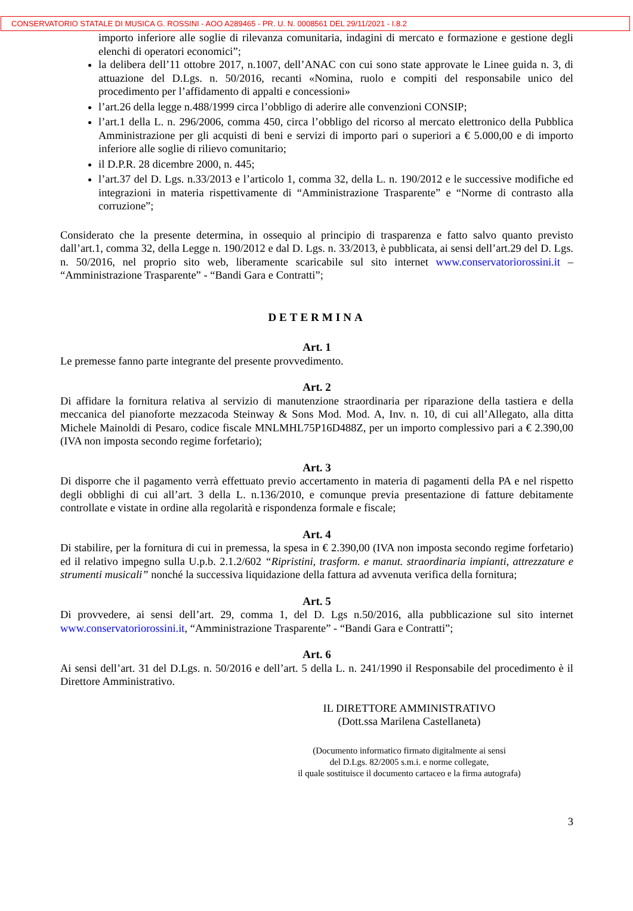CONSERVATORIO STATALE DI MUSICA G. ROSSINI - AOO A289465 - PR. U. N. 0008561 DEL 29/11/2021 - I.8.2
importo inferiore alle soglie di rilevanza comunitaria, indagini di mercato e formazione e gestione degli elenchi di operatori economici”;
la delibera dell’11 ottobre 2017, n.1007, dell’ANAC con cui sono state approvate le Linee guida n. 3, di attuazione del D.Lgs. n. 50/2016, recanti «Nomina, ruolo e compiti del responsabile unico del procedimento per l’affidamento di appalti e concessioni»
l’art.26 della legge n.488/1999 circa l’obbligo di aderire alle convenzioni CONSIP;
l’art.1 della L. n. 296/2006, comma 450, circa l’obbligo del ricorso al mercato elettronico della Pubblica Amministrazione per gli acquisti di beni e servizi di importo pari o superiori a € 5.000,00 e di importo inferiore alle soglie di rilievo comunitario;
il D.P.R. 28 dicembre 2000, n. 445;
l’art.37 del D. Lgs. n.33/2013 e l’articolo 1, comma 32, della L. n. 190/2012 e le successive modifiche ed integrazioni in materia rispettivamente di “Amministrazione Trasparente” e “Norme di contrasto alla corruzione”;
Considerato che la presente determina, in ossequio al principio di trasparenza e fatto salvo quanto previsto dall’art.1, comma 32, della Legge n. 190/2012 e dal D. Lgs. n. 33/2013, è pubblicata, ai sensi dell’art.29 del D. Lgs. n. 50/2016, nel proprio sito web, liberamente scaricabile sul sito internet www.conservatoriorossini.it – “Amministrazione Trasparente” - “Bandi Gara e Contratti”;
DETERMINA
Art. 1
Le premesse fanno parte integrante del presente provvedimento.
Art. 2
Di affidare la fornitura relativa al servizio di manutenzione straordinaria per riparazione della tastiera e della meccanica del pianoforte mezzacoda Steinway & Sons Mod. Mod. A, Inv. n. 10, di cui all’Allegato, alla ditta Michele Mainoldi di Pesaro, codice fiscale MNLMHL75P16D488Z, per un importo complessivo pari a € 2.390,00 (IVA non imposta secondo regime forfetario);
Art. 3
Di disporre che il pagamento verrà effettuato previo accertamento in materia di pagamenti della PA e nel rispetto degli obblighi di cui all’art. 3 della L. n.136/2010, e comunque previa presentazione di fatture debitamente controllate e vistate in ordine alla regolarità e rispondenza formale e fiscale;
Art. 4
Di stabilire, per la fornitura di cui in premessa, la spesa in € 2.390,00 (IVA non imposta secondo regime forfetario) ed il relativo impegno sulla U.p.b. 2.1.2/602 “Ripristini, trasform. e manut. straordinaria impianti, attrezzature e strumenti musicali” nonché la successiva liquidazione della fattura ad avvenuta verifica della fornitura;
Art. 5
Di provvedere, ai sensi dell’art. 29, comma 1, del D. Lgs n.50/2016, alla pubblicazione sul sito internet www.conservatoriorossini.it, “Amministrazione Trasparente” - “Bandi Gara e Contratti”;
Art. 6
Ai sensi dell’art. 31 del D.Lgs. n. 50/2016 e dell’art. 5 della L. n. 241/1990 il Responsabile del procedimento è il Direttore Amministrativo.
IL DIRETTORE AMMINISTRATIVO
(Dott.ssa Marilena Castellaneta)
(Documento informatico firmato digitalmente ai sensi
del D.Lgs. 82/2005 s.m.i. e norme collegate,
il quale sostituisce il documento cartaceo e la firma autografa)
3